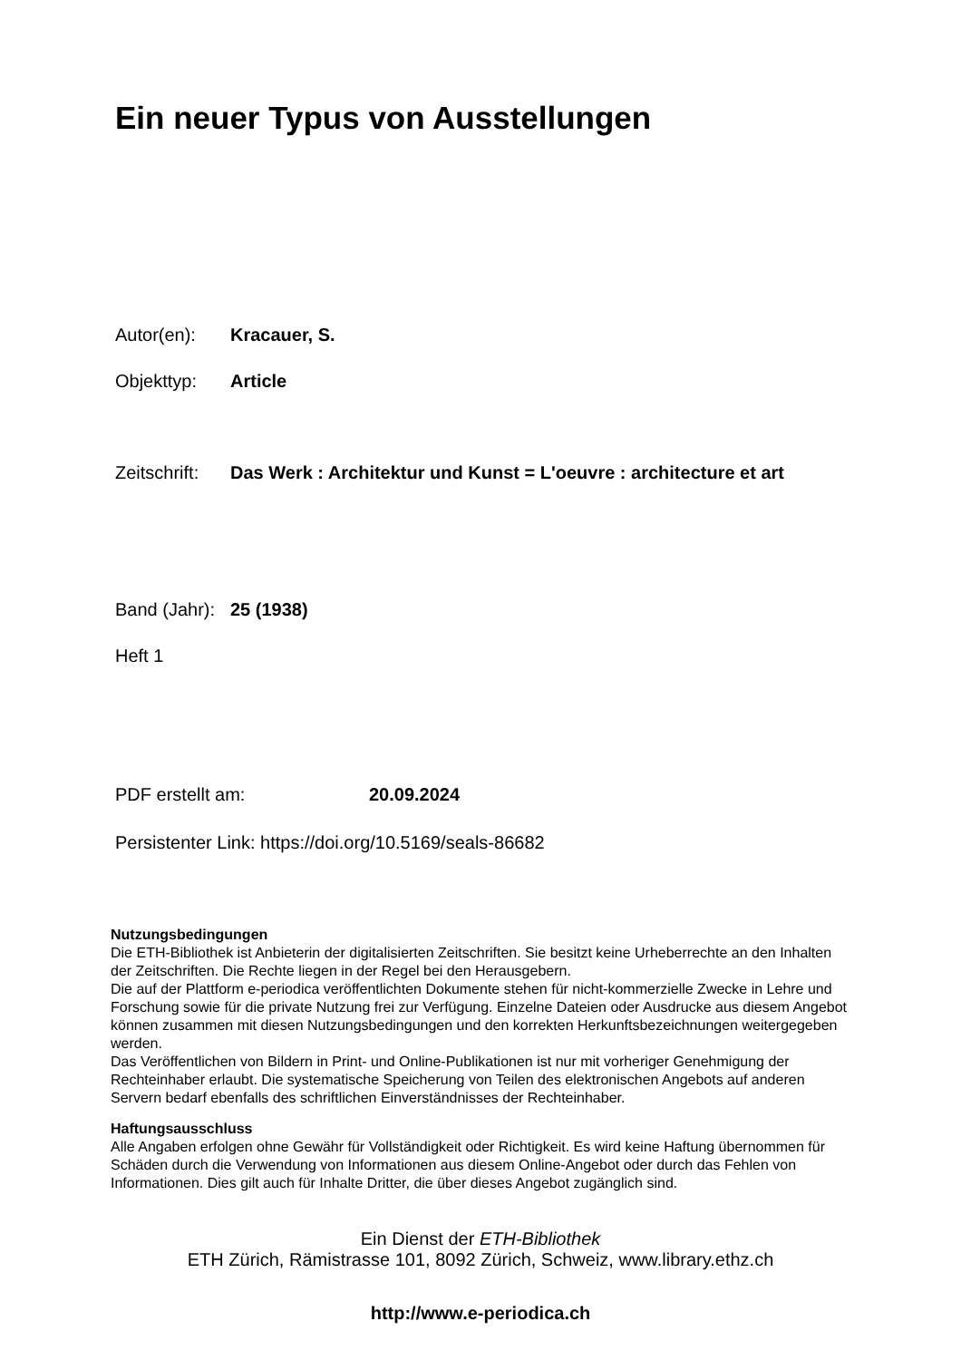Ein neuer Typus von Ausstellungen
Autor(en): Kracauer, S.
Objekttyp: Article
Zeitschrift: Das Werk : Architektur und Kunst = L'oeuvre : architecture et art
Band (Jahr): 25 (1938)
Heft 1
PDF erstellt am: 20.09.2024
Persistenter Link: https://doi.org/10.5169/seals-86682
Nutzungsbedingungen
Die ETH-Bibliothek ist Anbieterin der digitalisierten Zeitschriften. Sie besitzt keine Urheberrechte an den Inhalten der Zeitschriften. Die Rechte liegen in der Regel bei den Herausgebern.
Die auf der Plattform e-periodica veröffentlichten Dokumente stehen für nicht-kommerzielle Zwecke in Lehre und Forschung sowie für die private Nutzung frei zur Verfügung. Einzelne Dateien oder Ausdrucke aus diesem Angebot können zusammen mit diesen Nutzungsbedingungen und den korrekten Herkunftsbezeichnungen weitergegeben werden.
Das Veröffentlichen von Bildern in Print- und Online-Publikationen ist nur mit vorheriger Genehmigung der Rechteinhaber erlaubt. Die systematische Speicherung von Teilen des elektronischen Angebots auf anderen Servern bedarf ebenfalls des schriftlichen Einverständnisses der Rechteinhaber.
Haftungsausschluss
Alle Angaben erfolgen ohne Gewähr für Vollständigkeit oder Richtigkeit. Es wird keine Haftung übernommen für Schäden durch die Verwendung von Informationen aus diesem Online-Angebot oder durch das Fehlen von Informationen. Dies gilt auch für Inhalte Dritter, die über dieses Angebot zugänglich sind.
Ein Dienst der ETH-Bibliothek
ETH Zürich, Rämistrasse 101, 8092 Zürich, Schweiz, www.library.ethz.ch
http://www.e-periodica.ch